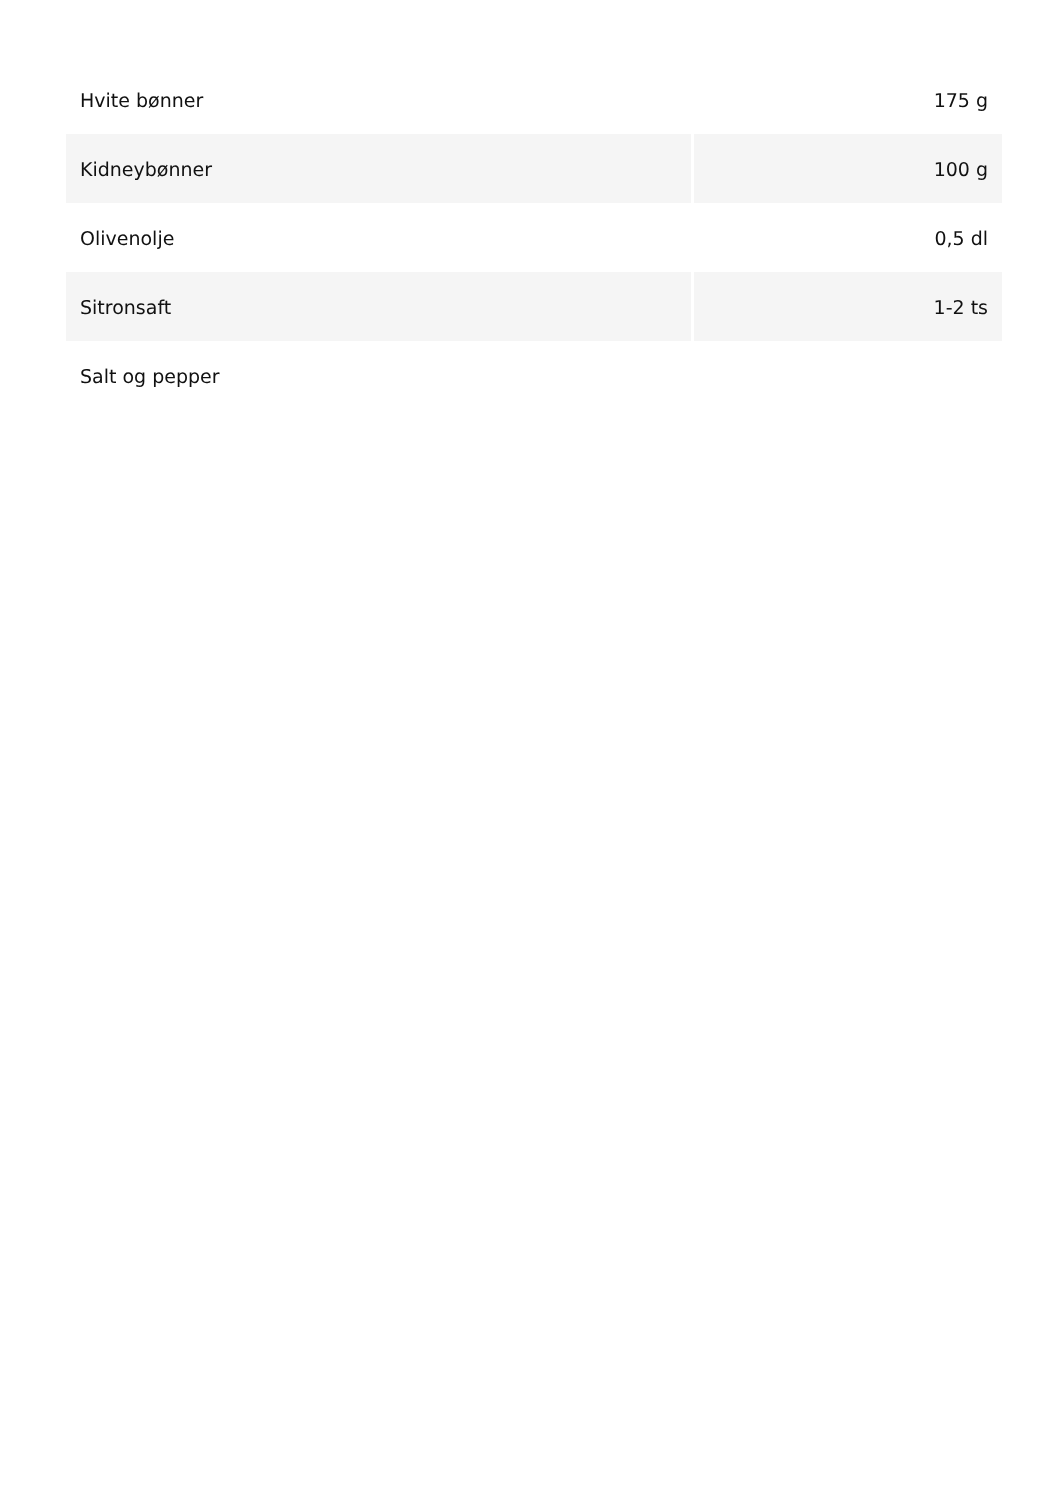| Hvite bønner | 175 g |
| Kidneybønner | 100 g |
| Olivenolje | 0,5 dl |
| Sitronsaft | 1-2 ts |
| Salt og pepper | |